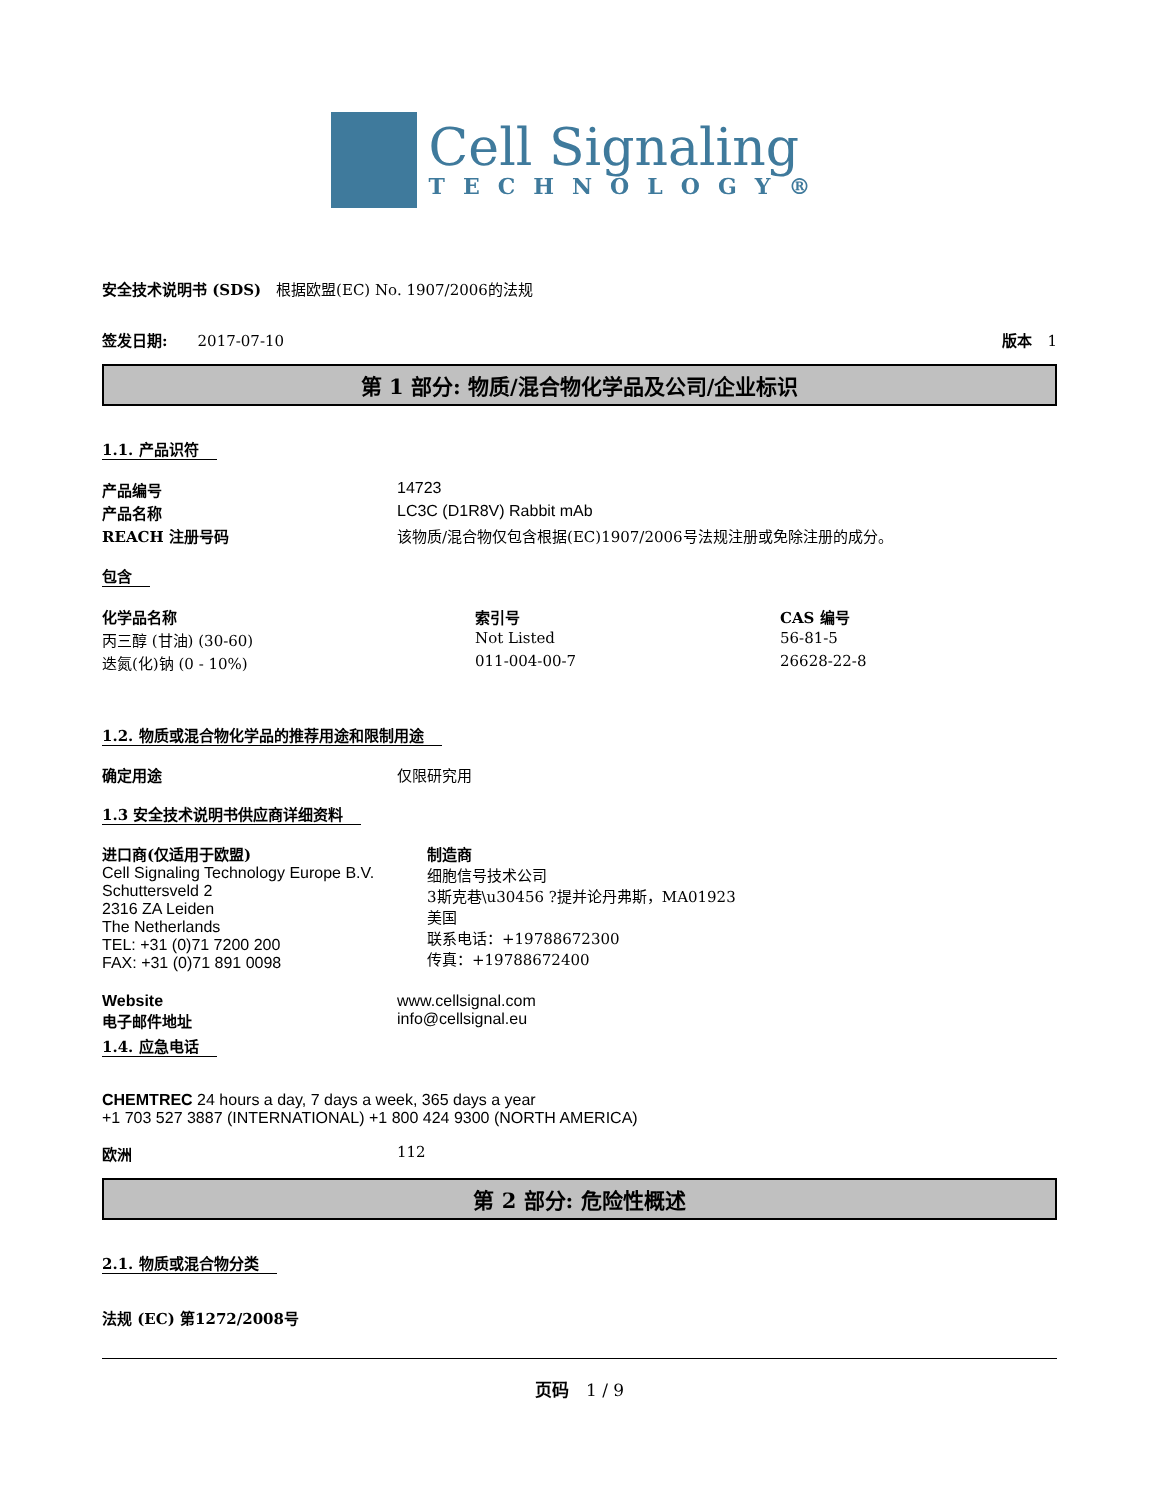Cell Signaling
TECHNOLOGY®
安全技术说明书 (SDS)　根据欧盟(EC) No. 1907/2006的法规
签发日期:　　2017-07-10 版本　1
第 1 部分: 物质/混合物化学品及公司/企业标识
1.1. 产品识符
| 产品编号 | 14723 |
| 产品名称 | LC3C (D1R8V) Rabbit mAb |
| REACH 注册号码 | 该物质/混合物仅包含根据(EC)1907/2006号法规注册或免除注册的成分。 |
包含
| 化学品名称 | 索引号 | CAS 编号 |
| --- | --- | --- |
| 丙三醇 (甘油) (30-60) | Not Listed | 56-81-5 |
| 迭氮(化)钠 (0 - 10%) | 011-004-00-7 | 26628-22-8 |
1.2. 物质或混合物化学品的推荐用途和限制用途
确定用途 仅限研究用
1.3 安全技术说明书供应商详细资料
进口商(仅适用于欧盟)
Cell Signaling Technology Europe B.V.
Schuttersveld 2
2316 ZA Leiden
The Netherlands
TEL: +31 (0)71 7200 200
FAX: +31 (0)71 891 0098
制造商
细胞信号技术公司
3斯克巷\u30456 ?提并论丹弗斯，MA01923
美国
联系电话：+19788672300
传真：+19788672400
Website
电子邮件地址
www.cellsignal.com
info@cellsignal.eu
1.4. 应急电话
CHEMTREC 24 hours a day, 7 days a week, 365 days a year
+1 703 527 3887 (INTERNATIONAL) +1 800 424 9300 (NORTH AMERICA)
欧洲 112
第 2 部分: 危险性概述
2.1. 物质或混合物分类
法规 (EC) 第1272/2008号
页码　1 / 9